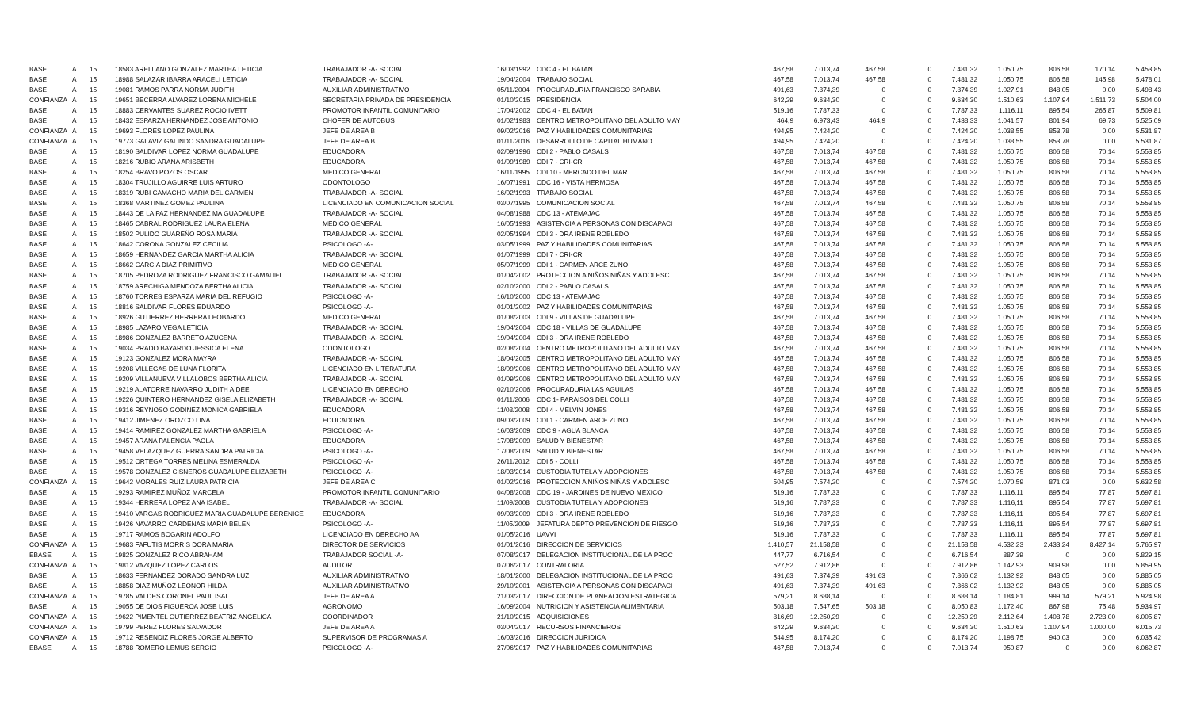| BASE | A | 15 | 18583 ARELLANO GONZALEZ MARTHA LETICIA | TRABAJADOR -A- SOCIAL | 16/03/1992 | CDC 4 - EL BATAN | 467,58 | 7.013,74 | 467,58 | 0 | 7.481,32 | 1.050,75 | 806,58 | 170,14 | 5.453,85 |
| BASE | A | 15 | 18988 SALAZAR IBARRA ARACELI LETICIA | TRABAJADOR -A- SOCIAL | 19/04/2004 | TRABAJO SOCIAL | 467,58 | 7.013,74 | 467,58 | 0 | 7.481,32 | 1.050,75 | 806,58 | 145,98 | 5.478,01 |
| BASE | A | 15 | 19081 RAMOS PARRA NORMA JUDITH | AUXILIAR ADMINISTRATIVO | 05/11/2004 | PROCURADURIA FRANCISCO SARABIA | 491,63 | 7.374,39 | 0 | 0 | 7.374,39 | 1.027,91 | 848,05 | 0,00 | 5.498,43 |
| CONFIANZA | A | 15 | 19651 BECERRA ALVAREZ LORENA MICHELE | SECRETARIA PRIVADA DE PRESIDENCIA | 01/10/2015 | PRESIDENCIA | 642,29 | 9.634,30 | 0 | 0 | 9.634,30 | 1.510,63 | 1.107,94 | 1.511,73 | 5.504,00 |
| BASE | A | 15 | 18883 CERVANTES SUAREZ ROCIO IVETT | PROMOTOR INFANTIL COMUNITARIO | 17/04/2002 | CDC 4 - EL BATAN | 519,16 | 7.787,33 | 0 | 0 | 7.787,33 | 1.116,11 | 895,54 | 265,87 | 5.509,81 |
| BASE | A | 15 | 18432 ESPARZA HERNANDEZ JOSE ANTONIO | CHOFER DE AUTOBUS | 01/02/1983 | CENTRO METROPOLITANO DEL ADULTO MAY | 464,9 | 6.973,43 | 464,9 | 0 | 7.438,33 | 1.041,57 | 801,94 | 69,73 | 5.525,09 |
| CONFIANZA | A | 15 | 19693 FLORES LOPEZ PAULINA | JEFE DE AREA B | 09/02/2016 | PAZ Y HABILIDADES COMUNITARIAS | 494,95 | 7.424,20 | 0 | 0 | 7.424,20 | 1.038,55 | 853,78 | 0,00 | 5.531,87 |
| CONFIANZA | A | 15 | 19773 GALAVIZ GALINDO SANDRA GUADALUPE | JEFE DE AREA B | 01/11/2016 | DESARROLLO DE CAPITAL HUMANO | 494,95 | 7.424,20 | 0 | 0 | 7.424,20 | 1.038,55 | 853,78 | 0,00 | 5.531,87 |
| BASE | A | 15 | 18190 SALDIVAR LOPEZ NORMA GUADALUPE | EDUCADORA | 02/09/1996 | CDI 2 - PABLO CASALS | 467,58 | 7.013,74 | 467,58 | 0 | 7.481,32 | 1.050,75 | 806,58 | 70,14 | 5.553,85 |
| BASE | A | 15 | 18216 RUBIO ARANA ARISBETH | EDUCADORA | 01/09/1989 | CDI 7 - CRI-CR | 467,58 | 7.013,74 | 467,58 | 0 | 7.481,32 | 1.050,75 | 806,58 | 70,14 | 5.553,85 |
| BASE | A | 15 | 18254 BRAVO POZOS OSCAR | MEDICO GENERAL | 16/11/1995 | CDI 10 - MERCADO DEL MAR | 467,58 | 7.013,74 | 467,58 | 0 | 7.481,32 | 1.050,75 | 806,58 | 70,14 | 5.553,85 |
| BASE | A | 15 | 18304 TRUJILLO AGUIRRE LUIS ARTURO | ODONTOLOGO | 16/07/1991 | CDC 16 - VISTA HERMOSA | 467,58 | 7.013,74 | 467,58 | 0 | 7.481,32 | 1.050,75 | 806,58 | 70,14 | 5.553,85 |
| BASE | A | 15 | 18319 RUBI CAMACHO MARIA DEL CARMEN | TRABAJADOR -A- SOCIAL | 16/02/1993 | TRABAJO SOCIAL | 467,58 | 7.013,74 | 467,58 | 0 | 7.481,32 | 1.050,75 | 806,58 | 70,14 | 5.553,85 |
| BASE | A | 15 | 18368 MARTINEZ GOMEZ PAULINA | LICENCIADO EN COMUNICACION SOCIAL | 03/07/1995 | COMUNICACION SOCIAL | 467,58 | 7.013,74 | 467,58 | 0 | 7.481,32 | 1.050,75 | 806,58 | 70,14 | 5.553,85 |
| BASE | A | 15 | 18443 DE LA PAZ HERNANDEZ MA GUADALUPE | TRABAJADOR -A- SOCIAL | 04/08/1988 | CDC 13 - ATEMAJAC | 467,58 | 7.013,74 | 467,58 | 0 | 7.481,32 | 1.050,75 | 806,58 | 70,14 | 5.553,85 |
| BASE | A | 15 | 18465 CABRAL RODRIGUEZ LAURA ELENA | MEDICO GENERAL | 16/05/1993 | ASISTENCIA A PERSONAS CON DISCAPACI | 467,58 | 7.013,74 | 467,58 | 0 | 7.481,32 | 1.050,75 | 806,58 | 70,14 | 5.553,85 |
| BASE | A | 15 | 18502 PULIDO GUAREÑO ROSA MARIA | TRABAJADOR -A- SOCIAL | 02/05/1994 | CDI 3 - DRA IRENE ROBLEDO | 467,58 | 7.013,74 | 467,58 | 0 | 7.481,32 | 1.050,75 | 806,58 | 70,14 | 5.553,85 |
| BASE | A | 15 | 18642 CORONA GONZALEZ CECILIA | PSICOLOGO -A- | 03/05/1999 | PAZ Y HABILIDADES COMUNITARIAS | 467,58 | 7.013,74 | 467,58 | 0 | 7.481,32 | 1.050,75 | 806,58 | 70,14 | 5.553,85 |
| BASE | A | 15 | 18659 HERNANDEZ GARCIA MARTHA ALICIA | TRABAJADOR -A- SOCIAL | 01/07/1999 | CDI 7 - CRI-CR | 467,58 | 7.013,74 | 467,58 | 0 | 7.481,32 | 1.050,75 | 806,58 | 70,14 | 5.553,85 |
| BASE | A | 15 | 18662 GARCIA DIAZ PRIMITIVO | MEDICO GENERAL | 05/07/1999 | CDI 1 - CARMEN ARCE ZUNO | 467,58 | 7.013,74 | 467,58 | 0 | 7.481,32 | 1.050,75 | 806,58 | 70,14 | 5.553,85 |
| BASE | A | 15 | 18705 PEDROZA RODRIGUEZ FRANCISCO GAMALIEL | TRABAJADOR -A- SOCIAL | 01/04/2002 | PROTECCION A NIÑOS NIÑAS Y ADOLESC | 467,58 | 7.013,74 | 467,58 | 0 | 7.481,32 | 1.050,75 | 806,58 | 70,14 | 5.553,85 |
| BASE | A | 15 | 18759 ARECHIGA MENDOZA BERTHA ALICIA | TRABAJADOR -A- SOCIAL | 02/10/2000 | CDI 2 - PABLO CASALS | 467,58 | 7.013,74 | 467,58 | 0 | 7.481,32 | 1.050,75 | 806,58 | 70,14 | 5.553,85 |
| BASE | A | 15 | 18760 TORRES ESPARZA MARIA DEL REFUGIO | PSICOLOGO -A- | 16/10/2000 | CDC 13 - ATEMAJAC | 467,58 | 7.013,74 | 467,58 | 0 | 7.481,32 | 1.050,75 | 806,58 | 70,14 | 5.553,85 |
| BASE | A | 15 | 18816 SALDIVAR FLORES EDUARDO | PSICOLOGO -A- | 01/01/2002 | PAZ Y HABILIDADES COMUNITARIAS | 467,58 | 7.013,74 | 467,58 | 0 | 7.481,32 | 1.050,75 | 806,58 | 70,14 | 5.553,85 |
| BASE | A | 15 | 18926 GUTIERREZ HERRERA LEOBARDO | MEDICO GENERAL | 01/08/2003 | CDI 9 - VILLAS DE GUADALUPE | 467,58 | 7.013,74 | 467,58 | 0 | 7.481,32 | 1.050,75 | 806,58 | 70,14 | 5.553,85 |
| BASE | A | 15 | 18985 LAZARO VEGA LETICIA | TRABAJADOR -A- SOCIAL | 19/04/2004 | CDC 18 - VILLAS DE GUADALUPE | 467,58 | 7.013,74 | 467,58 | 0 | 7.481,32 | 1.050,75 | 806,58 | 70,14 | 5.553,85 |
| BASE | A | 15 | 18986 GONZALEZ BARRETO AZUCENA | TRABAJADOR -A- SOCIAL | 19/04/2004 | CDI 3 - DRA IRENE ROBLEDO | 467,58 | 7.013,74 | 467,58 | 0 | 7.481,32 | 1.050,75 | 806,58 | 70,14 | 5.553,85 |
| BASE | A | 15 | 19034 PRADO BAYARDO JESSICA ELENA | ODONTOLOGO | 02/08/2004 | CENTRO METROPOLITANO DEL ADULTO MAY | 467,58 | 7.013,74 | 467,58 | 0 | 7.481,32 | 1.050,75 | 806,58 | 70,14 | 5.553,85 |
| BASE | A | 15 | 19123 GONZALEZ MORA MAYRA | TRABAJADOR -A- SOCIAL | 18/04/2005 | CENTRO METROPOLITANO DEL ADULTO MAY | 467,58 | 7.013,74 | 467,58 | 0 | 7.481,32 | 1.050,75 | 806,58 | 70,14 | 5.553,85 |
| BASE | A | 15 | 19208 VILLEGAS DE LUNA FLORITA | LICENCIADO EN LITERATURA | 18/09/2006 | CENTRO METROPOLITANO DEL ADULTO MAY | 467,58 | 7.013,74 | 467,58 | 0 | 7.481,32 | 1.050,75 | 806,58 | 70,14 | 5.553,85 |
| BASE | A | 15 | 19209 VILLANUEVA VILLALOBOS BERTHA ALICIA | TRABAJADOR -A- SOCIAL | 01/09/2006 | CENTRO METROPOLITANO DEL ADULTO MAY | 467,58 | 7.013,74 | 467,58 | 0 | 7.481,32 | 1.050,75 | 806,58 | 70,14 | 5.553,85 |
| BASE | A | 15 | 19219 ALATORRE NAVARRO JUDITH AIDEE | LICENCIADO EN DERECHO | 02/10/2006 | PROCURADURIA LAS AGUILAS | 467,58 | 7.013,74 | 467,58 | 0 | 7.481,32 | 1.050,75 | 806,58 | 70,14 | 5.553,85 |
| BASE | A | 15 | 19226 QUINTERO HERNANDEZ GISELA ELIZABETH | TRABAJADOR -A- SOCIAL | 01/11/2006 | CDC 1- PARAISOS DEL COLLI | 467,58 | 7.013,74 | 467,58 | 0 | 7.481,32 | 1.050,75 | 806,58 | 70,14 | 5.553,85 |
| BASE | A | 15 | 19316 REYNOSO GODINEZ MONICA GABRIELA | EDUCADORA | 11/08/2008 | CDI 4 - MELVIN JONES | 467,58 | 7.013,74 | 467,58 | 0 | 7.481,32 | 1.050,75 | 806,58 | 70,14 | 5.553,85 |
| BASE | A | 15 | 19412 JIMENEZ OROZCO LINA | EDUCADORA | 09/03/2009 | CDI 1 - CARMEN ARCE ZUNO | 467,58 | 7.013,74 | 467,58 | 0 | 7.481,32 | 1.050,75 | 806,58 | 70,14 | 5.553,85 |
| BASE | A | 15 | 19414 RAMIREZ GONZALEZ MARTHA GABRIELA | PSICOLOGO -A- | 16/03/2009 | CDC 9 - AGUA BLANCA | 467,58 | 7.013,74 | 467,58 | 0 | 7.481,32 | 1.050,75 | 806,58 | 70,14 | 5.553,85 |
| BASE | A | 15 | 19457 ARANA PALENCIA PAOLA | EDUCADORA | 17/08/2009 | SALUD Y BIENESTAR | 467,58 | 7.013,74 | 467,58 | 0 | 7.481,32 | 1.050,75 | 806,58 | 70,14 | 5.553,85 |
| BASE | A | 15 | 19458 VELAZQUEZ GUERRA SANDRA PATRICIA | PSICOLOGO -A- | 17/08/2009 | SALUD Y BIENESTAR | 467,58 | 7.013,74 | 467,58 | 0 | 7.481,32 | 1.050,75 | 806,58 | 70,14 | 5.553,85 |
| BASE | A | 15 | 19512 ORTEGA TORRES MELINA ESMERALDA | PSICOLOGO -A- | 26/11/2012 | CDI 5 - COLLI | 467,58 | 7.013,74 | 467,58 | 0 | 7.481,32 | 1.050,75 | 806,58 | 70,14 | 5.553,85 |
| BASE | A | 15 | 19578 GONZALEZ CISNEROS GUADALUPE ELIZABETH | PSICOLOGO -A- | 18/03/2014 | CUSTODIA TUTELA Y ADOPCIONES | 467,58 | 7.013,74 | 467,58 | 0 | 7.481,32 | 1.050,75 | 806,58 | 70,14 | 5.553,85 |
| CONFIANZA | A | 15 | 19642 MORALES RUIZ LAURA PATRICIA | JEFE DE AREA C | 01/02/2016 | PROTECCION A NIÑOS NIÑAS Y ADOLESC | 504,95 | 7.574,20 | 0 | 0 | 7.574,20 | 1.070,59 | 871,03 | 0,00 | 5.632,58 |
| BASE | A | 15 | 19293 RAMIREZ MUÑOZ MARCELA | PROMOTOR INFANTIL COMUNITARIO | 04/08/2008 | CDC 19 - JARDINES DE NUEVO MEXICO | 519,16 | 7.787,33 | 0 | 0 | 7.787,33 | 1.116,11 | 895,54 | 77,87 | 5.697,81 |
| BASE | A | 15 | 19344 HERRERA LOPEZ ANA ISABEL | TRABAJADOR -A- SOCIAL | 11/09/2008 | CUSTODIA TUTELA Y ADOPCIONES | 519,16 | 7.787,33 | 0 | 0 | 7.787,33 | 1.116,11 | 895,54 | 77,87 | 5.697,81 |
| BASE | A | 15 | 19410 VARGAS RODRIGUEZ MARIA GUADALUPE BERENICE | EDUCADORA | 09/03/2009 | CDI 3 - DRA IRENE ROBLEDO | 519,16 | 7.787,33 | 0 | 0 | 7.787,33 | 1.116,11 | 895,54 | 77,87 | 5.697,81 |
| BASE | A | 15 | 19426 NAVARRO CARDENAS MARIA BELEN | PSICOLOGO -A- | 11/05/2009 | JEFATURA DEPTO PREVENCION DE RIESGO | 519,16 | 7.787,33 | 0 | 0 | 7.787,33 | 1.116,11 | 895,54 | 77,87 | 5.697,81 |
| BASE | A | 15 | 19717 RAMOS BOGARIN ADOLFO | LICENCIADO EN DERECHO AA | 01/05/2016 | UAVVI | 519,16 | 7.787,33 | 0 | 0 | 7.787,33 | 1.116,11 | 895,54 | 77,87 | 5.697,81 |
| CONFIANZA | A | 15 | 19683 FAFUTIS MORRIS DORA MARIA | DIRECTOR DE SERVICIOS | 01/01/2016 | DIRECCION DE SERVICIOS | 1.410,57 | 21.158,58 | 0 | 0 | 21.158,58 | 4.532,23 | 2.433,24 | 8.427,14 | 5.765,97 |
| EBASE | A | 15 | 19825 GONZALEZ RICO ABRAHAM | TRABAJADOR SOCIAL -A- | 07/08/2017 | DELEGACION INSTITUCIONAL DE LA PROC | 447,77 | 6.716,54 | 0 | 0 | 6.716,54 | 887,39 | 0 | 0,00 | 5.829,15 |
| CONFIANZA | A | 15 | 19812 VAZQUEZ LOPEZ CARLOS | AUDITOR | 07/06/2017 | CONTRALORIA | 527,52 | 7.912,86 | 0 | 0 | 7.912,86 | 1.142,93 | 909,98 | 0,00 | 5.859,95 |
| BASE | A | 15 | 18633 FERNANDEZ DORADO SANDRA LUZ | AUXILIAR ADMINISTRATIVO | 18/01/2000 | DELEGACION INSTITUCIONAL DE LA PROC | 491,63 | 7.374,39 | 491,63 | 0 | 7.866,02 | 1.132,92 | 848,05 | 0,00 | 5.885,05 |
| BASE | A | 15 | 18858 DIAZ MUÑOZ LEONOR HILDA | AUXILIAR ADMINISTRATIVO | 29/10/2001 | ASISTENCIA A PERSONAS CON DISCAPACI | 491,63 | 7.374,39 | 491,63 | 0 | 7.866,02 | 1.132,92 | 848,05 | 0,00 | 5.885,05 |
| CONFIANZA | A | 15 | 19785 VALDES CORONEL PAUL ISAI | JEFE DE AREA A | 21/03/2017 | DIRECCION DE PLANEACION ESTRATEGICA | 579,21 | 8.688,14 | 0 | 0 | 8.688,14 | 1.184,81 | 999,14 | 579,21 | 5.924,98 |
| BASE | A | 15 | 19055 DE DIOS FIGUEROA JOSE LUIS | AGRONOMO | 16/09/2004 | NUTRICION Y ASISTENCIA ALIMENTARIA | 503,18 | 7.547,65 | 503,18 | 0 | 8.050,83 | 1.172,40 | 867,98 | 75,48 | 5.934,97 |
| CONFIANZA | A | 15 | 19622 PIMENTEL GUTIERREZ BEATRIZ ANGELICA | COORDINADOR | 21/10/2015 | ADQUISICIONES | 816,69 | 12.250,29 | 0 | 0 | 12.250,29 | 2.112,64 | 1.408,78 | 2.723,00 | 6.005,87 |
| CONFIANZA | A | 15 | 19799 PEREZ FLORES SALVADOR | JEFE DE AREA A | 03/04/2017 | RECURSOS FINANCIEROS | 642,29 | 9.634,30 | 0 | 0 | 9.634,30 | 1.510,63 | 1.107,94 | 1.000,00 | 6.015,73 |
| CONFIANZA | A | 15 | 19712 RESENDIZ FLORES JORGE ALBERTO | SUPERVISOR DE PROGRAMAS A | 16/03/2016 | DIRECCION JURIDICA | 544,95 | 8.174,20 | 0 | 0 | 8.174,20 | 1.198,75 | 940,03 | 0,00 | 6.035,42 |
| EBASE | A | 15 | 18788 ROMERO LEMUS SERGIO | PSICOLOGO -A- | 27/06/2017 | PAZ Y HABILIDADES COMUNITARIAS | 467,58 | 7.013,74 | 0 | 0 | 7.013,74 | 950,87 | 0 | 0,00 | 6.062,87 |